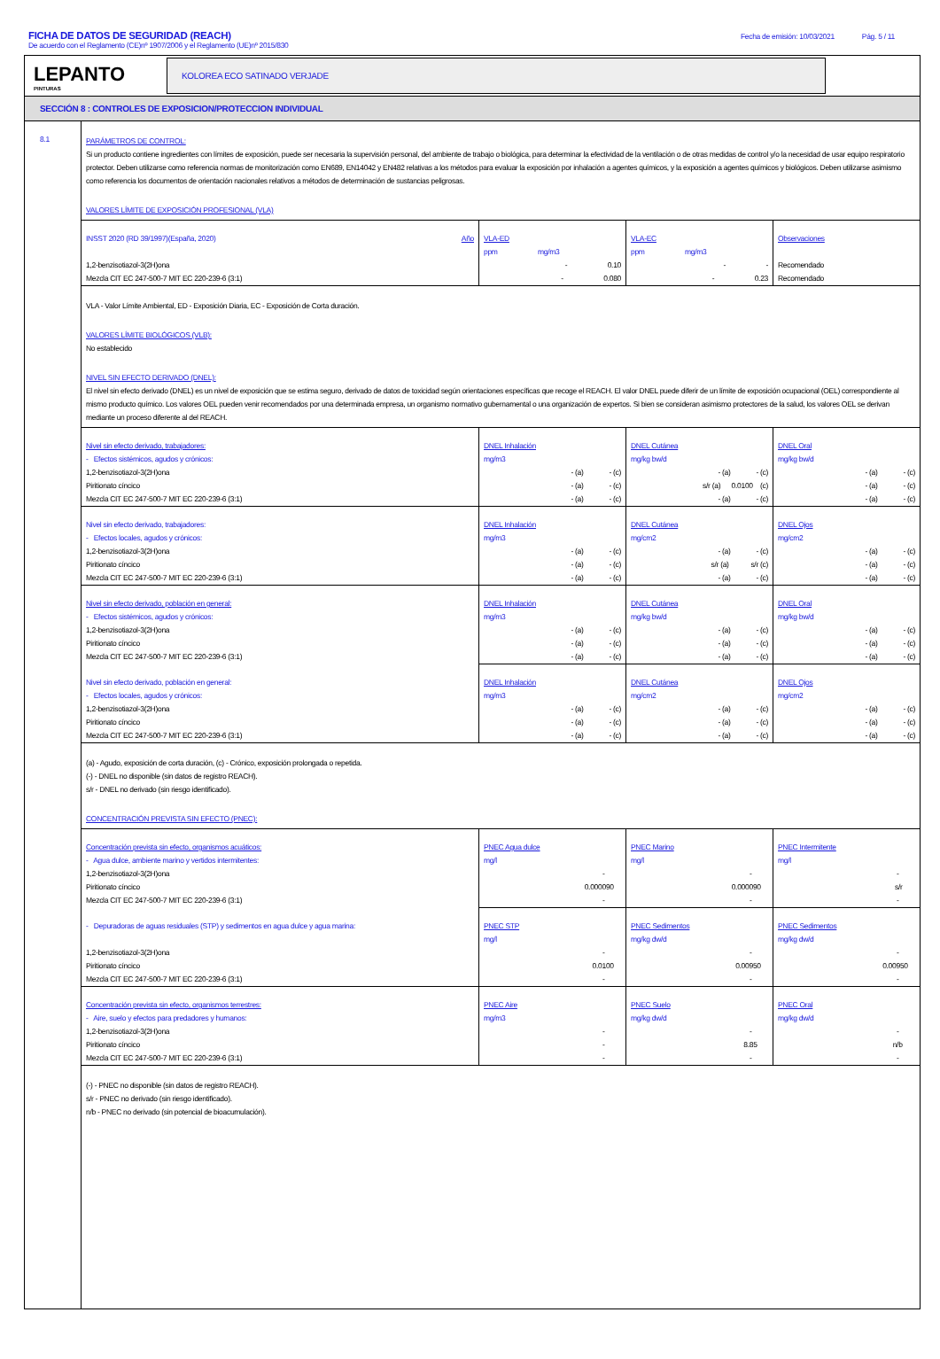FICHA DE DATOS DE SEGURIDAD (REACH)
Fecha de emisión: 10/03/2021 Pág. 5 / 11
De acuerdo con el Reglamento (CE)nº 1907/2006 y el Reglamento (UE)nº 2015/830
LEPANTO
PINTURAS
KOLOREA ECO SATINADO VERJADE
SECCIÓN 8 : CONTROLES DE EXPOSICION/PROTECCION INDIVIDUAL
8.1
PARÁMETROS DE CONTROL:
Si un producto contiene ingredientes con límites de exposición, puede ser necesaria la supervisión personal, del ambiente de trabajo o biológica, para determinar la efectividad de la ventilación o de otras medidas de control y/o la necesidad de usar equipo respiratorio protector. Deben utilizarse como referencia normas de monitorización como EN689, EN14042 y EN482 relativas a los métodos para evaluar la exposición por inhalación a agentes químicos, y la exposición a agentes químicos y biológicos. Deben utilizarse asimismo como referencia los documentos de orientación nacionales relativos a métodos de determinación de sustancias peligrosas.
VALORES LÍMITE DE EXPOSICIÓN PROFESIONAL (VLA)
| INSST 2020 (RD 39/1997)(España, 2020) Año | VLA-ED | VLA-EC | Observaciones |
| | ppm mg/m3 | ppm mg/m3 | |
| 1,2-benzisotiazol-3(2H)ona | - 0.10 | - - | Recomendado |
| Mezcla CIT EC 247-500-7 MIT EC 220-239-6 (3:1) | - 0.080 | - 0.23 | Recomendado |
VLA - Valor Límite Ambiental, ED - Exposición Diaria, EC - Exposición de Corta duración.
VALORES LÍMITE BIOLÓGICOS (VLB):
No establecido
NIVEL SIN EFECTO DERIVADO (DNEL):
El nivel sin efecto derivado (DNEL) es un nivel de exposición que se estima seguro, derivado de datos de toxicidad según orientaciones específicas que recoge el REACH. El valor DNEL puede diferir de un límite de exposición ocupacional (OEL) correspondiente al mismo producto químico. Los valores OEL pueden venir recomendados por una determinada empresa, un organismo normativo gubernamental o una organización de expertos. Si bien se consideran asimismo protectores de la salud, los valores OEL se derivan mediante un proceso diferente al del REACH.
| Nivel sin efecto derivado, trabajadores: | DNEL Inhalación | DNEL Cutánea | DNEL Oral |
| - Efectos sistémicos, agudos y crónicos: | mg/m3 | mg/kg bw/d | mg/kg bw/d |
| 1,2-benzisotiazol-3(2H)ona | - (a) - (c) | - (a) - (c) | - (a) - (c) |
| Piritionato cíncico | - (a) - (c) | s/r (a) 0.0100 (c) | - (a) - (c) |
| Mezcla CIT EC 247-500-7 MIT EC 220-239-6 (3:1) | - (a) - (c) | - (a) - (c) | - (a) - (c) |
| Nivel sin efecto derivado, trabajadores: | DNEL Inhalación | DNEL Cutánea | DNEL Ojos |
| - Efectos locales, agudos y crónicos: | mg/m3 | mg/cm2 | mg/cm2 |
| 1,2-benzisotiazol-3(2H)ona | - (a) - (c) | - (a) - (c) | - (a) - (c) |
| Piritionato cíncico | - (a) - (c) | s/r (a) s/r (c) | - (a) - (c) |
| Mezcla CIT EC 247-500-7 MIT EC 220-239-6 (3:1) | - (a) - (c) | - (a) - (c) | - (a) - (c) |
| Nivel sin efecto derivado, población en general: | DNEL Inhalación | DNEL Cutánea | DNEL Oral |
| - Efectos sistémicos, agudos y crónicos: | mg/m3 | mg/kg bw/d | mg/kg bw/d |
| 1,2-benzisotiazol-3(2H)ona | - (a) - (c) | - (a) - (c) | - (a) - (c) |
| Piritionato cíncico | - (a) - (c) | - (a) - (c) | - (a) - (c) |
| Mezcla CIT EC 247-500-7 MIT EC 220-239-6 (3:1) | - (a) - (c) | - (a) - (c) | - (a) - (c) |
| Nivel sin efecto derivado, población en general: | DNEL Inhalación | DNEL Cutánea | DNEL Ojos |
| - Efectos locales, agudos y crónicos: | mg/m3 | mg/cm2 | mg/cm2 |
| 1,2-benzisotiazol-3(2H)ona | - (a) - (c) | - (a) - (c) | - (a) - (c) |
| Piritionato cíncico | - (a) - (c) | - (a) - (c) | - (a) - (c) |
| Mezcla CIT EC 247-500-7 MIT EC 220-239-6 (3:1) | - (a) - (c) | - (a) - (c) | - (a) - (c) |
(a) - Agudo, exposición de corta duración, (c) - Crónico, exposición prolongada o repetida.
(-) - DNEL no disponible (sin datos de registro REACH).
s/r - DNEL no derivado (sin riesgo identificado).
CONCENTRACIÓN PREVISTA SIN EFECTO (PNEC):
| Concentración prevista sin efecto, organismos acuáticos: | PNEC Agua dulce | PNEC Marino | PNEC Intermitente |
| - Agua dulce, ambiente marino y vertidos intermitentes: | mg/l | mg/l | mg/l |
| 1,2-benzisotiazol-3(2H)ona | - | - | - |
| Piritionato cíncico | 0.000090 | 0.000090 | s/r |
| Mezcla CIT EC 247-500-7 MIT EC 220-239-6 (3:1) | - | - | - |
| - Depuradoras de aguas residuales (STP) y sedimentos en agua dulce y agua marina: | PNEC STP | PNEC Sedimentos | PNEC Sedimentos |
| | mg/l | mg/kg dw/d | mg/kg dw/d |
| 1,2-benzisotiazol-3(2H)ona | - | - | - |
| Piritionato cíncico | 0.0100 | 0.00950 | 0.00950 |
| Mezcla CIT EC 247-500-7 MIT EC 220-239-6 (3:1) | - | - | - |
| Concentración prevista sin efecto, organismos terrestres: | PNEC Aire | PNEC Suelo | PNEC Oral |
| - Aire, suelo y efectos para predadores y humanos: | mg/m3 | mg/kg dw/d | mg/kg dw/d |
| 1,2-benzisotiazol-3(2H)ona | - | - | - |
| Piritionato cíncico | - | 8.85 | n/b |
| Mezcla CIT EC 247-500-7 MIT EC 220-239-6 (3:1) | - | - | - |
(-) - PNEC no disponible (sin datos de registro REACH).
s/r - PNEC no derivado (sin riesgo identificado).
n/b - PNEC no derivado (sin potencial de bioacumulación).